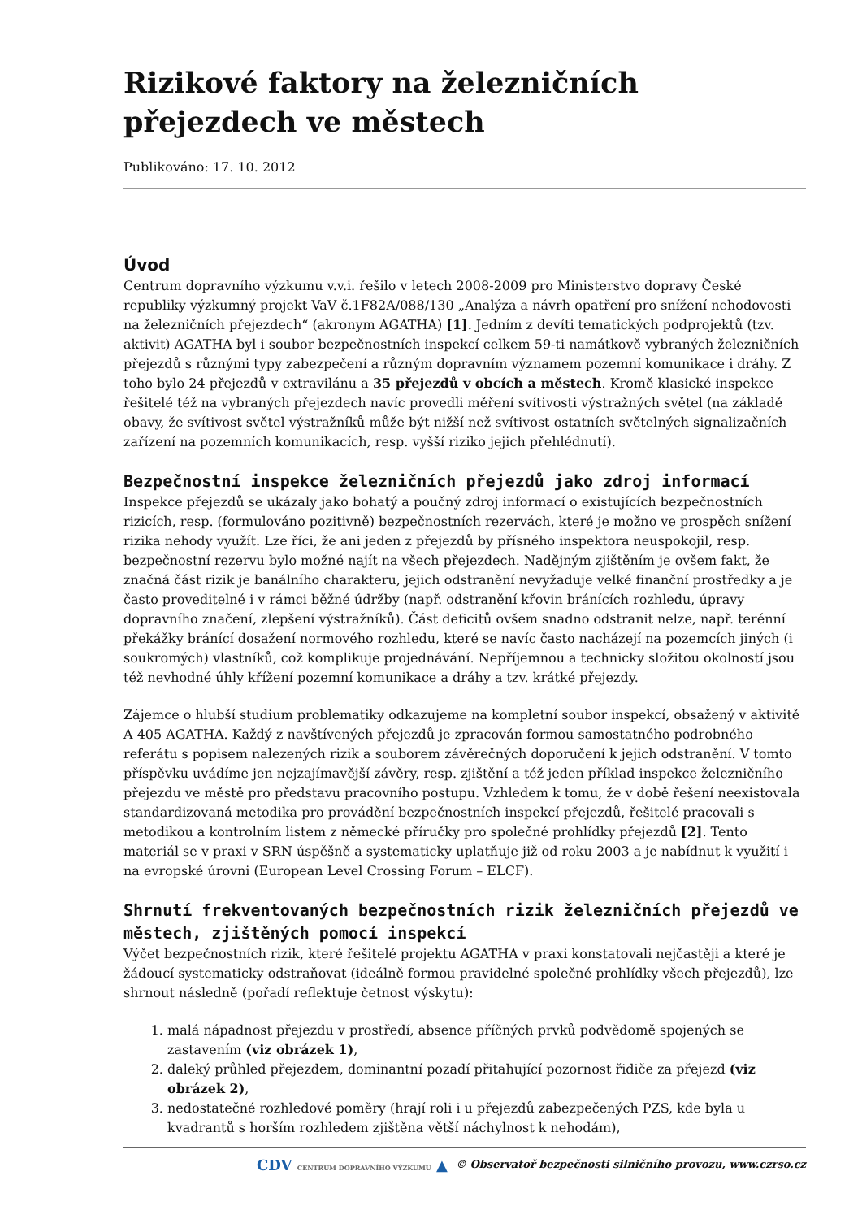Rizikové faktory na železničních přejezdech ve městech
Publikováno: 17. 10. 2012
Úvod
Centrum dopravního výzkumu v.v.i. řešilo v letech 2008-2009 pro Ministerstvo dopravy České republiky výzkumný projekt VaV č.1F82A/088/130 „Analýza a návrh opatření pro snížení nehodovosti na železničních přejezdech“ (akronym AGATHA) [1]. Jedním z devíti tematických podprojektů (tzv. aktivit) AGATHA byl i soubor bezpečnostních inspekcí celkem 59-ti namátkově vybraných železničních přejezdů s různými typy zabezpečení a různým dopravním významem pozemní komunikace i dráhy. Z toho bylo 24 přejezdů v extravilánu a 35 přejezdů v obcích a městech. Kromě klasické inspekce řešitelé též na vybraných přejezdech navíc provedli měření svítivosti výstražných světel (na základě obavy, že svítivost světel výstražníků může být nižší než svítivost ostatních světelných signalizačních zařízení na pozemních komunikacích, resp. vyšší riziko jejich přehlédnutí).
Bezpečnostní inspekce železničních přejezdů jako zdroj informací
Inspekce přejezdů se ukázaly jako bohatý a poučný zdroj informací o existujících bezpečnostních rizicích, resp. (formulováno pozitivně) bezpečnostních rezervách, které je možno ve prospěch snížení rizika nehody využít. Lze říci, že ani jeden z přejezdů by přísného inspektora neuspokojil, resp. bezpečnostní rezervu bylo možné najít na všech přejezdech. Nadějným zjištěním je ovšem fakt, že značná část rizik je banálního charakteru, jejich odstranění nevyžaduje velké finanční prostředky a je často proveditelné i v rámci běžné údržby (např. odstranění křovin bránících rozhledu, úpravy dopravního značení, zlepšení výstražníků). Část deficitů ovšem snadno odstranit nelze, např. terénní překážky bránící dosažení normového rozhledu, které se navíc často nacházejí na pozemcích jiných (i soukromých) vlastníků, což komplikuje projednávání. Nepříjemnou a technicky složitou okolností jsou též nevhodné úhly křížení pozemní komunikace a dráhy a tzv. krátké přejezdy.
Zájemce o hlubší studium problematiky odkazujeme na kompletní soubor inspekcí, obsažený v aktivitě A 405 AGATHA. Každý z navštívených přejezdů je zpracován formou samostatného podrobného referátu s popisem nalezených rizik a souborem závěrečných doporučení k jejich odstranění. V tomto příspěvku uvádíme jen nejzajímavější závěry, resp. zjištění a též jeden příklad inspekce železničního přejezdu ve městě pro představu pracovního postupu. Vzhledem k tomu, že v době řešení neexistovala standardizovaná metodika pro provádění bezpečnostních inspekcí přejezdů, řešitelé pracovali s metodikou a kontrolním listem z německé příručky pro společné prohlídky přejezdů [2]. Tento materiál se v praxi v SRN úspěšně a systematicky uplatňuje již od roku 2003 a je nabídnut k využití i na evropské úrovni (European Level Crossing Forum – ELCF).
Shrnutí frekventovaných bezpečnostních rizik železničních přejezdů ve městech, zjištěných pomocí inspekcí
Výčet bezpečnostních rizik, které řešitelé projektu AGATHA v praxi konstatovali nejčastěji a které je žádoucí systematicky odstraňovat (ideálně formou pravidelné společné prohlídky všech přejezdů), lze shrnout následně (pořadí reflektuje četnost výskytu):
1. malá nápadnost přejezdu v prostředí, absence příčných prvků podvědomě spojených se zastavením (viz obrázek 1),
2. daleký průhled přejezdem, dominantní pozadí přitahující pozornost řidiče za přejezd (viz obrázek 2),
3. nedostatečné rozhledové poměry (hrají roli i u přejezdů zabezpečených PZS, kde byla u kvadrantů s horším rozhledem zjištěna větší náchylnost k nehodám),
CDV CENTRUM DOPRAVNÍHO VÝZKUMU ▲ © Observatoř bezpečnosti silničního provozu, www.czrso.cz